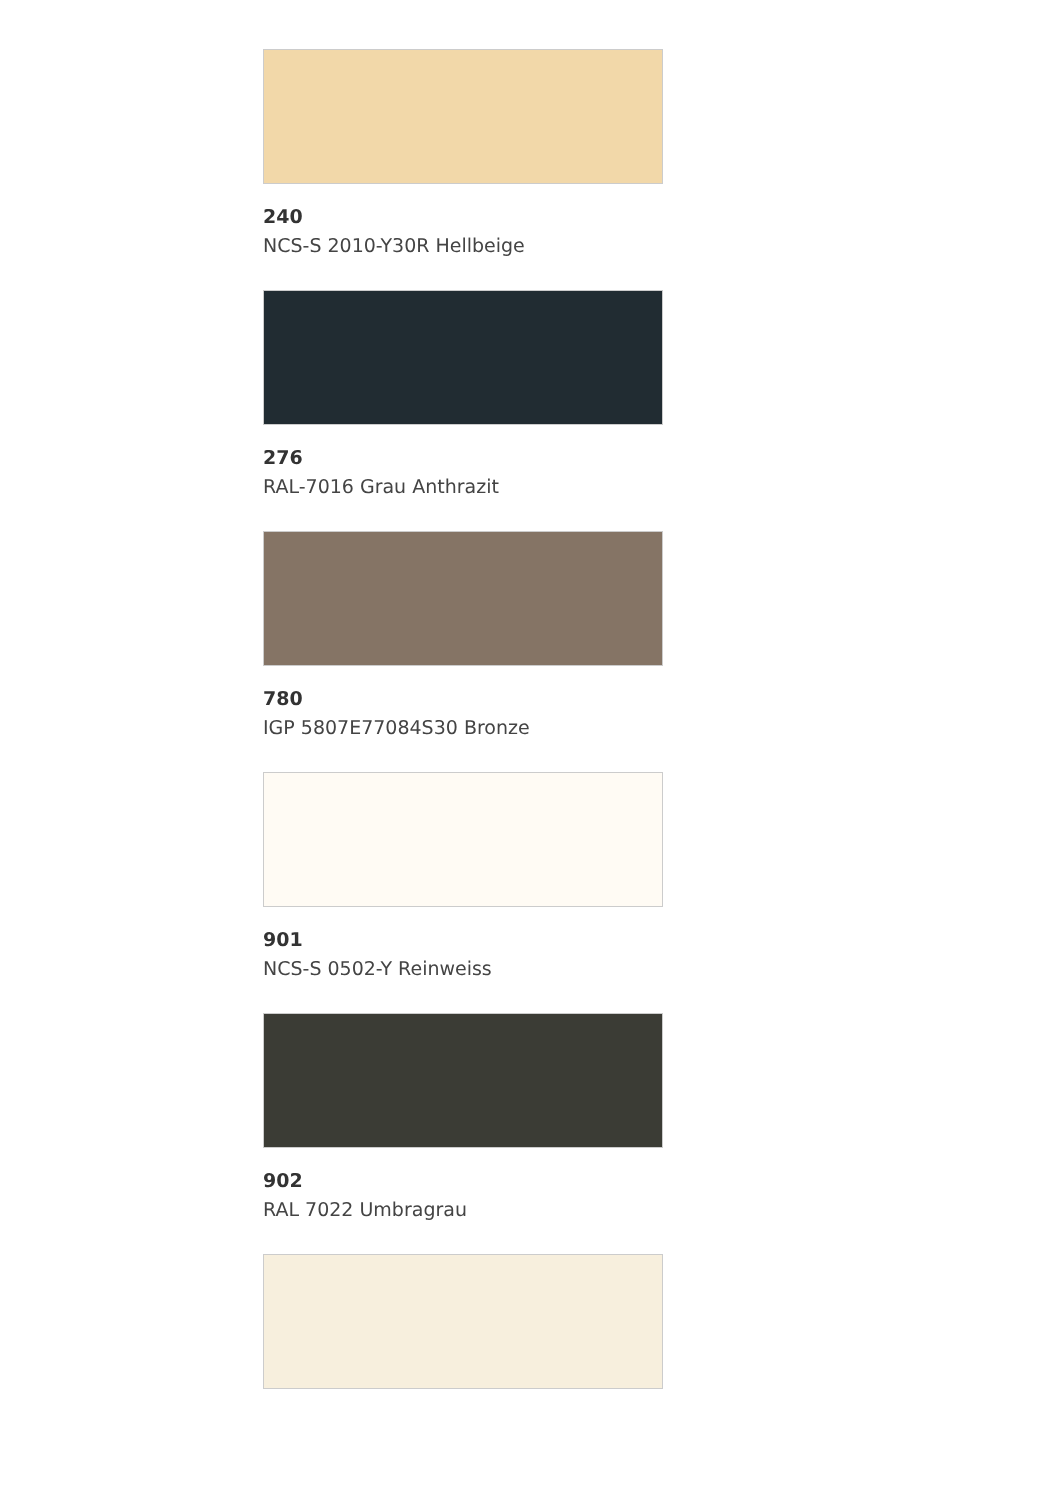240
NCS-S 2010-Y30R Hellbeige
276
RAL-7016 Grau Anthrazit
780
IGP 5807E77084S30 Bronze
901
NCS-S 0502-Y Reinweiss
902
RAL 7022 Umbragrau